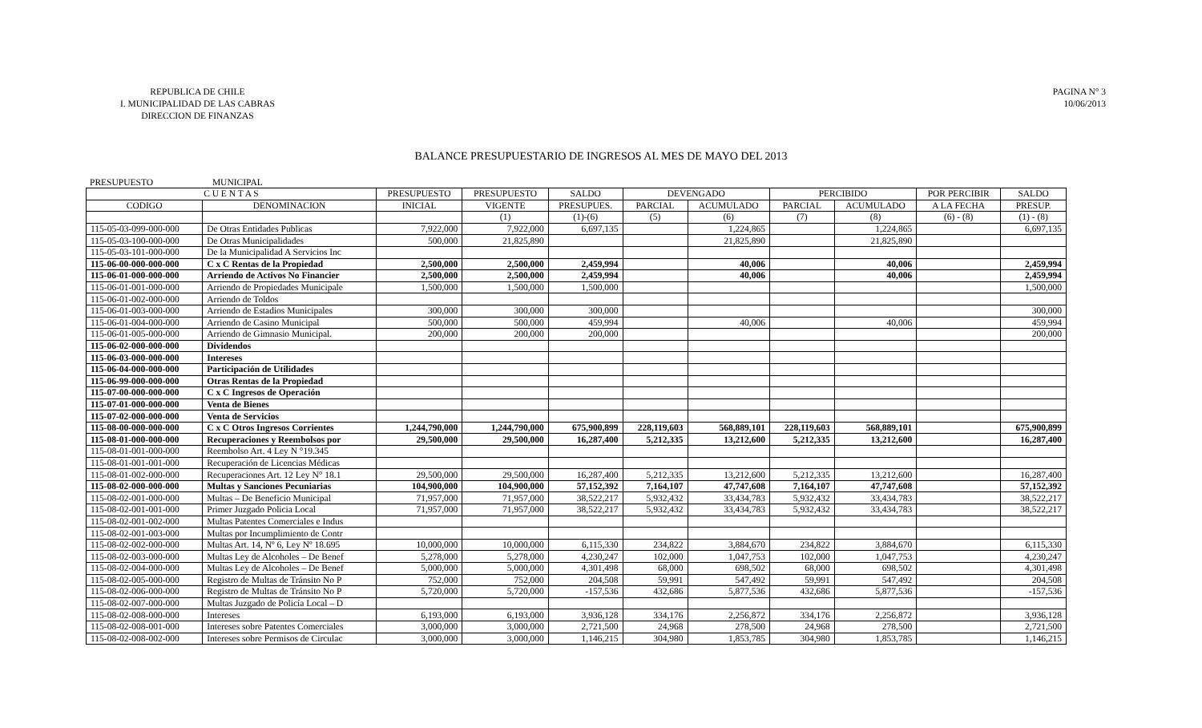REPUBLICA DE CHILE
I. MUNICIPALIDAD DE LAS CABRAS
DIRECCION DE FINANZAS
PAGINA N° 3
10/06/2013
BALANCE PRESUPUESTARIO DE INGRESOS AL MES DE MAYO DEL 2013
PRESUPUESTO MUNICIPAL
| C U E N T A S | | PRESUPUESTO | PRESUPUESTO | SALDO | DEVENGADO | | PERCIBIDO | | POR PERCIBIR | SALDO |
| --- | --- | --- | --- | --- | --- | --- | --- | --- | --- | --- |
| CODIGO | DENOMINACION | INICIAL | VIGENTE | PRESUPUES. | PARCIAL | ACUMULADO | PARCIAL | ACUMULADO | A LA FECHA | PRESUP. |
| | | | (1) | (1)-(6) | (5) | (6) | (7) | (8) | (6) - (8) | (1) - (8) |
| 115-05-03-099-000-000 | De Otras Entidades Publicas | 7,922,000 | 7,922,000 | 6,697,135 | | 1,224,865 | | 1,224,865 | | 6,697,135 |
| 115-05-03-100-000-000 | De Otras Municipalidades | 500,000 | 21,825,890 | | | 21,825,890 | | 21,825,890 | | |
| 115-05-03-101-000-000 | De la Municipalidad A Servicios Inc | | | | | | | | | |
| 115-06-00-000-000-000 | C x C Rentas de la Propiedad | 2,500,000 | 2,500,000 | 2,459,994 | | 40,006 | | 40,006 | | 2,459,994 |
| 115-06-01-000-000-000 | Arriendo de Activos No Financier | 2,500,000 | 2,500,000 | 2,459,994 | | 40,006 | | 40,006 | | 2,459,994 |
| 115-06-01-001-000-000 | Arriendo de Propiedades Municipale | 1,500,000 | 1,500,000 | 1,500,000 | | | | | | 1,500,000 |
| 115-06-01-002-000-000 | Arriendo de Toldos | | | | | | | | | |
| 115-06-01-003-000-000 | Arriendo de Estadios Municipales | 300,000 | 300,000 | 300,000 | | | | | | 300,000 |
| 115-06-01-004-000-000 | Arriendo de Casino Municipal | 500,000 | 500,000 | 459,994 | | 40,006 | | 40,006 | | 459,994 |
| 115-06-01-005-000-000 | Arriendo de Gimnasio Municipal. | 200,000 | 200,000 | 200,000 | | | | | | 200,000 |
| 115-06-02-000-000-000 | Dividendos | | | | | | | | | |
| 115-06-03-000-000-000 | Intereses | | | | | | | | | |
| 115-06-04-000-000-000 | Participación de Utilidades | | | | | | | | | |
| 115-06-99-000-000-000 | Otras Rentas de la Propiedad | | | | | | | | | |
| 115-07-00-000-000-000 | C x C Ingresos de Operación | | | | | | | | | |
| 115-07-01-000-000-000 | Venta de Bienes | | | | | | | | | |
| 115-07-02-000-000-000 | Venta de Servicios | | | | | | | | | |
| 115-08-00-000-000-000 | C x C Otros Ingresos Corrientes | 1,244,790,000 | 1,244,790,000 | 675,900,899 | 228,119,603 | 568,889,101 | 228,119,603 | 568,889,101 | | 675,900,899 |
| 115-08-01-000-000-000 | Recuperaciones y Reembolsos por | 29,500,000 | 29,500,000 | 16,287,400 | 5,212,335 | 13,212,600 | 5,212,335 | 13,212,600 | | 16,287,400 |
| 115-08-01-001-000-000 | Reembolso Art. 4 Ley N °19.345 | | | | | | | | | |
| 115-08-01-001-001-000 | Recuperación de Licencias Médicas | | | | | | | | | |
| 115-08-01-002-000-000 | Recuperaciones Art. 12 Ley N° 18.1 | 29,500,000 | 29,500,000 | 16,287,400 | 5,212,335 | 13,212,600 | 5,212,335 | 13,212,600 | | 16,287,400 |
| 115-08-02-000-000-000 | Multas y Sanciones Pecuniarias | 104,900,000 | 104,900,000 | 57,152,392 | 7,164,107 | 47,747,608 | 7,164,107 | 47,747,608 | | 57,152,392 |
| 115-08-02-001-000-000 | Multas – De Beneficio Municipal | 71,957,000 | 71,957,000 | 38,522,217 | 5,932,432 | 33,434,783 | 5,932,432 | 33,434,783 | | 38,522,217 |
| 115-08-02-001-001-000 | Primer Juzgado Policia Local | 71,957,000 | 71,957,000 | 38,522,217 | 5,932,432 | 33,434,783 | 5,932,432 | 33,434,783 | | 38,522,217 |
| 115-08-02-001-002-000 | Multas Patentes Comerciales e Indus | | | | | | | | | |
| 115-08-02-001-003-000 | Multas por Incumplimiento de Contr | | | | | | | | | |
| 115-08-02-002-000-000 | Multas Art. 14, Nº 6, Ley Nº 18.695 | 10,000,000 | 10,000,000 | 6,115,330 | 234,822 | 3,884,670 | 234,822 | 3,884,670 | | 6,115,330 |
| 115-08-02-003-000-000 | Multas Ley de Alcoholes – De Benef | 5,278,000 | 5,278,000 | 4,230,247 | 102,000 | 1,047,753 | 102,000 | 1,047,753 | | 4,230,247 |
| 115-08-02-004-000-000 | Multas Ley de Alcoholes – De Benef | 5,000,000 | 5,000,000 | 4,301,498 | 68,000 | 698,502 | 68,000 | 698,502 | | 4,301,498 |
| 115-08-02-005-000-000 | Registro de Multas de Tránsito No P | 752,000 | 752,000 | 204,508 | 59,991 | 547,492 | 59,991 | 547,492 | | 204,508 |
| 115-08-02-006-000-000 | Registro de Multas de Tránsito No P | 5,720,000 | 5,720,000 | -157,536 | 432,686 | 5,877,536 | 432,686 | 5,877,536 | | -157,536 |
| 115-08-02-007-000-000 | Multas Juzgado de Policía Local – D | | | | | | | | | |
| 115-08-02-008-000-000 | Intereses | 6,193,000 | 6,193,000 | 3,936,128 | 334,176 | 2,256,872 | 334,176 | 2,256,872 | | 3,936,128 |
| 115-08-02-008-001-000 | Intereses sobre Patentes Comerciales | 3,000,000 | 3,000,000 | 2,721,500 | 24,968 | 278,500 | 24,968 | 278,500 | | 2,721,500 |
| 115-08-02-008-002-000 | Intereses sobre Permisos de Circulac | 3,000,000 | 3,000,000 | 1,146,215 | 304,980 | 1,853,785 | 304,980 | 1,853,785 | | 1,146,215 |